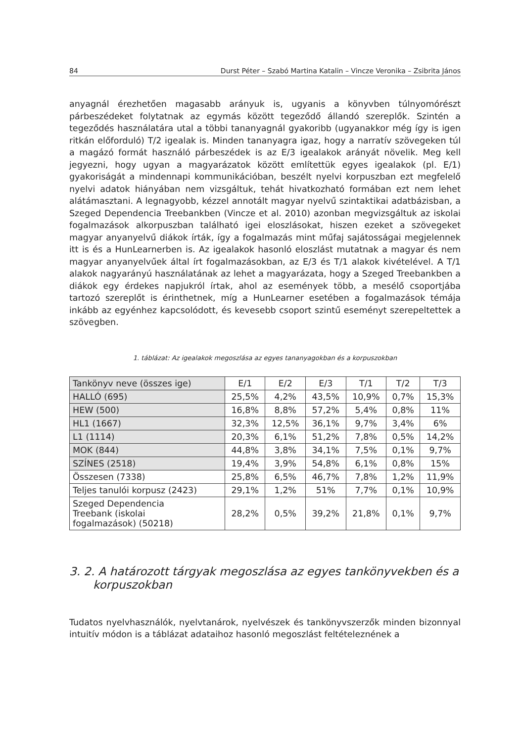84 Durst Péter – Szabó Martina Katalin – Vincze Veronika – Zsibrita János
anyagnál érezhetően magasabb arányuk is, ugyanis a könyvben túlnyomórészt párbeszédeket folytatnak az egymás között tegeződő állandó szereplők. Szintén a tegeződés használatára utal a többi tananyagnál gyakoribb (ugyanakkor még így is igen ritkán előforduló) T/2 igealak is. Minden tananyagra igaz, hogy a narratív szövegeken túl a magázó formát használó párbeszédek is az E/3 igealakok arányát növelik. Meg kell jegyezni, hogy ugyan a magyarázatok között említettük egyes igealakok (pl. E/1) gyakoriságát a mindennapi kommunikációban, beszélt nyelvi korpuszban ezt megfelelő nyelvi adatok hiányában nem vizsgáltuk, tehát hivatkozható formában ezt nem lehet alátámasztani. A legnagyobb, kézzel annotált magyar nyelvű szintaktikai adatbázisban, a Szeged Dependencia Treebankben (Vincze et al. 2010) azonban megvizsgáltuk az iskolai fogalmazások alkorpuszban található igei eloszlásokat, hiszen ezeket a szövegeket magyar anyanyelvű diákok írták, így a fogalmazás mint műfaj sajátosságai megjelennek itt is és a HunLearnerben is. Az igealakok hasonló eloszlást mutatnak a magyar és nem magyar anyanyelvűek által írt fogalmazásokban, az E/3 és T/1 alakok kivételével. A T/1 alakok nagyarányú használatának az lehet a magyarázata, hogy a Szeged Treebankben a diákok egy érdekes napjukról írtak, ahol az események több, a mesélő csoportjába tartozó szereplőt is érinthetnek, míg a HunLearner esetében a fogalmazások témája inkább az egyénhez kapcsolódott, és kevesebb csoport szintű eseményt szerepeltettek a szövegben.
1. táblázat: Az igealakok megoszlása az egyes tananyagokban és a korpuszokban
| Tankönyv neve (összes ige) | E/1 | E/2 | E/3 | T/1 | T/2 | T/3 |
| --- | --- | --- | --- | --- | --- | --- |
| HALLÓ (695) | 25,5% | 4,2% | 43,5% | 10,9% | 0,7% | 15,3% |
| HEW (500) | 16,8% | 8,8% | 57,2% | 5,4% | 0,8% | 11% |
| HL1 (1667) | 32,3% | 12,5% | 36,1% | 9,7% | 3,4% | 6% |
| L1 (1114) | 20,3% | 6,1% | 51,2% | 7,8% | 0,5% | 14,2% |
| MOK (844) | 44,8% | 3,8% | 34,1% | 7,5% | 0,1% | 9,7% |
| SZÍNES (2518) | 19,4% | 3,9% | 54,8% | 6,1% | 0,8% | 15% |
| Összesen (7338) | 25,8% | 6,5% | 46,7% | 7,8% | 1,2% | 11,9% |
| Teljes tanulói korpusz (2423) | 29,1% | 1,2% | 51% | 7,7% | 0,1% | 10,9% |
| Szeged Dependencia Treebank (iskolai fogalmazások) (50218) | 28,2% | 0,5% | 39,2% | 21,8% | 0,1% | 9,7% |
3. 2. A határozott tárgyak megoszlása az egyes tankönyvekben és a korpuszokban
Tudatos nyelvhasználók, nyelvtanárok, nyelvészek és tankönyvszerzők minden bizonnyal intuitív módon is a táblázat adataihoz hasonló megoszlást feltételeznének a